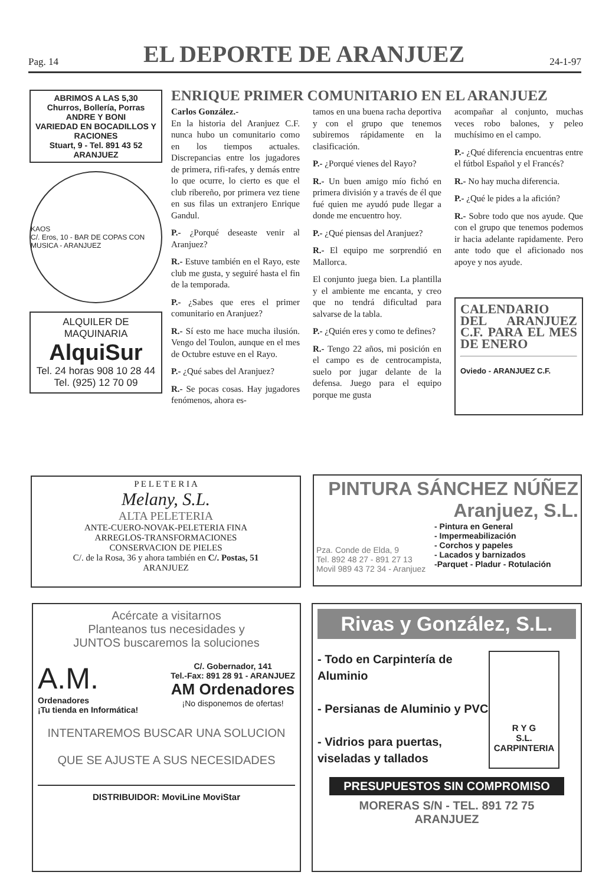Pag. 14 EL DEPORTE DE ARANJUEZ 24-1-97
ABRIMOS A LAS 5,30
Churros, Bollería, Porras
ANDRE Y BONI
VARIEDAD EN BOCADILLOS Y RACIONES
Stuart, 9 - Tel. 891 43 52
ARANJUEZ
KAOS
C/. Eros, 10 - BAR DE COPAS CON MUSICA - ARANJUEZ
ALQUILER DE MAQUINARIA
AlquiSur
Tel. 24 horas 908 10 28 44
Tel. (925) 12 70 09
ENRIQUE PRIMER COMUNITARIO EN EL ARANJUEZ
Carlos González.-
En la historia del Aranjuez C.F. nunca hubo un comunitario como en los tiempos actuales. Discrepancias entre los jugadores de primera, rifi-rafes, y demás entre lo que ocurre, lo cierto es que el club ribereño, por primera vez tiene en sus filas un extranjero Enrique Gandul.
P.- ¿Porqué deseaste venir al Aranjuez?
R.- Estuve también en el Rayo, este club me gusta, y seguiré hasta el fin de la temporada.
P.- ¿Sabes que eres el primer comunitario en Aranjuez?
R.- Sí esto me hace mucha ilusión. Vengo del Toulon, aunque en el mes de Octubre estuve en el Rayo.
P.- ¿Qué sabes del Aranjuez?
R.- Se pocas cosas. Hay jugadores fenómenos, ahora es-
tamos en una buena racha deportiva y con el grupo que tenemos subiremos rápidamente en la clasificación.
P.- ¿Porqué vienes del Rayo?
R.- Un buen amigo mío fichó en primera división y a través de él que fué quien me ayudó pude llegar a donde me encuentro hoy.
P.- ¿Qué piensas del Aranjuez?
R.- El equipo me sorprendió en Mallorca.
El conjunto juega bien. La plantilla y el ambiente me encanta, y creo que no tendrá dificultad para salvarse de la tabla.
P.- ¿Quién eres y como te defines?
R.- Tengo 22 años, mi posición en el campo es de centrocampista, suelo por jugar delante de la defensa. Juego para el equipo porque me gusta
acompañar al conjunto, muchas veces robo balones, y peleo muchísimo en el campo.
P.- ¿Qué diferencia encuentras entre el fútbol Español y el Francés?
R.- No hay mucha diferencia.
P.- ¿Qué le pides a la afición?
R.- Sobre todo que nos ayude. Que con el grupo que tenemos podemos ir hacia adelante rapidamente. Pero ante todo que el aficionado nos apoye y nos ayude.
CALENDARIO DEL ARANJUEZ C.F. PARA EL MES DE ENERO
Oviedo - ARANJUEZ C.F.
P E L E T E R I A
Melany, S.L.
ALTA PELETERIA
ANTE-CUERO-NOVAK-PELETERIA FINA
ARREGLOS-TRANSFORMACIONES
CONSERVACION DE PIELES
C/. de la Rosa, 36 y ahora también en C/. Postas, 51
ARANJUEZ
PINTURA SÁNCHEZ NÚÑEZ
Aranjuez, S.L.
Pza. Conde de Elda, 9
Tel. 892 48 27 - 891 27 13
Movil 989 43 72 34 - Aranjuez
- Pintura en General
- Impermeabilización
- Corchos y papeles
- Lacados y barnizados
-Parquet - Pladur - Rotulación
Acércate a visitarnos
Planteanos tus necesidades y
JUNTOS buscaremos la soluciones
A.M.
Ordenadores
¡Tu tienda en Informática!
C/. Gobernador, 141
Tel.-Fax: 891 28 91 - ARANJUEZ
AM Ordenadores
¡No disponemos de ofertas!
INTENTAREMOS BUSCAR UNA SOLUCION
QUE SE AJUSTE A SUS NECESIDADES
DISTRIBUIDOR: MoviLine MoviStar
Rivas y González, S.L.
- Todo en Carpintería de Aluminio
- Persianas de Aluminio y PVC
- Vidrios para puertas, viseladas y tallados
R Y G
S.L.
CARPINTERIA
PRESUPUESTOS SIN COMPROMISO
MORERAS S/N - TEL. 891 72 75
ARANJUEZ